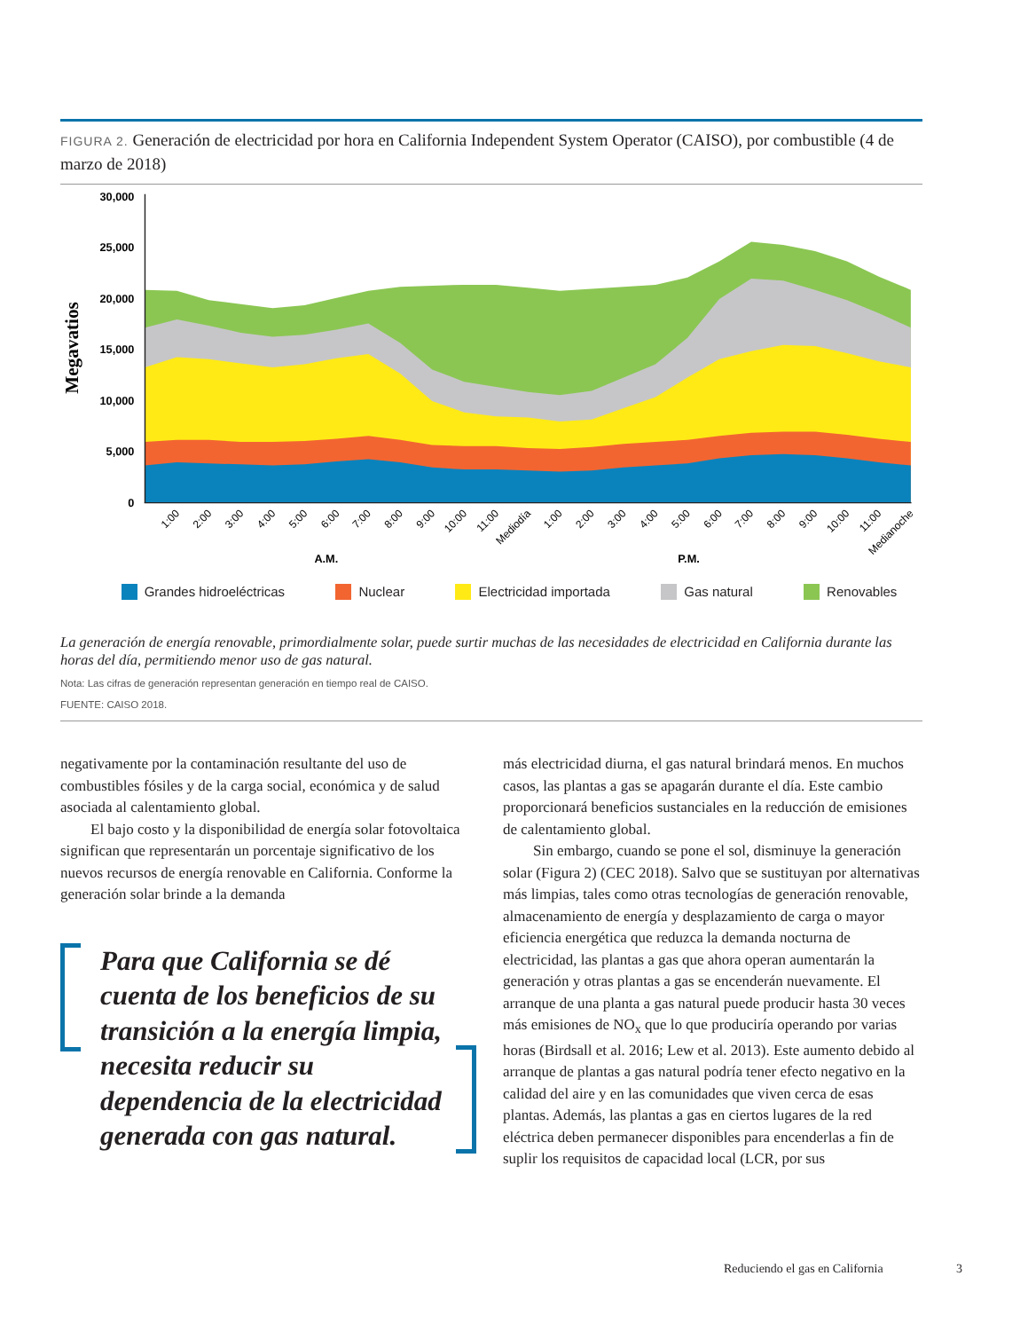FIGURA 2. Generación de electricidad por hora en California Independent System Operator (CAISO), por combustible (4 de marzo de 2018)
30,000
25,000
20,000
15,000
10,000
5,000
0
Megavatios
1:00
2:00
3:00
4:00
5:00
6:00
7:00
8:00
9:00
10:00
11:00
Mediodía
1:00
2:00
3:00
4:00
5:00
6:00
7:00
8:00
9:00
10:00
11:00
Medianoche
A.M.
P.M.
Grandes hidroeléctricas Nuclear Electricidad importada Gas natural Renovables
La generación de energía renovable, primordialmente solar, puede surtir muchas de las necesidades de electricidad en California durante las horas del día, permitiendo menor uso de gas natural.
Nota: Las cifras de generación representan generación en tiempo real de CAISO.
FUENTE: CAISO 2018.
negativamente por la contaminación resultante del uso de combustibles fósiles y de la carga social, económica y de salud asociada al calentamiento global.
El bajo costo y la disponibilidad de energía solar fotovoltaica significan que representarán un porcentaje significativo de los nuevos recursos de energía renovable en California. Conforme la generación solar brinde a la demanda
Para que California se dé cuenta de los beneficios de su transición a la energía limpia, necesita reducir su dependencia de la electricidad generada con gas natural.
más electricidad diurna, el gas natural brindará menos. En muchos casos, las plantas a gas se apagarán durante el día. Este cambio proporcionará beneficios sustanciales en la reducción de emisiones de calentamiento global.
Sin embargo, cuando se pone el sol, disminuye la generación solar (Figura 2) (CEC 2018). Salvo que se sustituyan por alternativas más limpias, tales como otras tecnologías de generación renovable, almacenamiento de energía y desplazamiento de carga o mayor eficiencia energética que reduzca la demanda nocturna de electricidad, las plantas a gas que ahora operan aumentarán la generación y otras plantas a gas se encenderán nuevamente. El arranque de una planta a gas natural puede producir hasta 30 veces más emisiones de NO<sub>x</sub> que lo que produciría operando por varias horas (Birdsall et al. 2016; Lew et al. 2013). Este aumento debido al arranque de plantas a gas natural podría tener efecto negativo en la calidad del aire y en las comunidades que viven cerca de esas plantas. Además, las plantas a gas en ciertos lugares de la red eléctrica deben permanecer disponibles para encenderlas a fin de suplir los requisitos de capacidad local (LCR, por sus
Reduciendo el gas en California
3